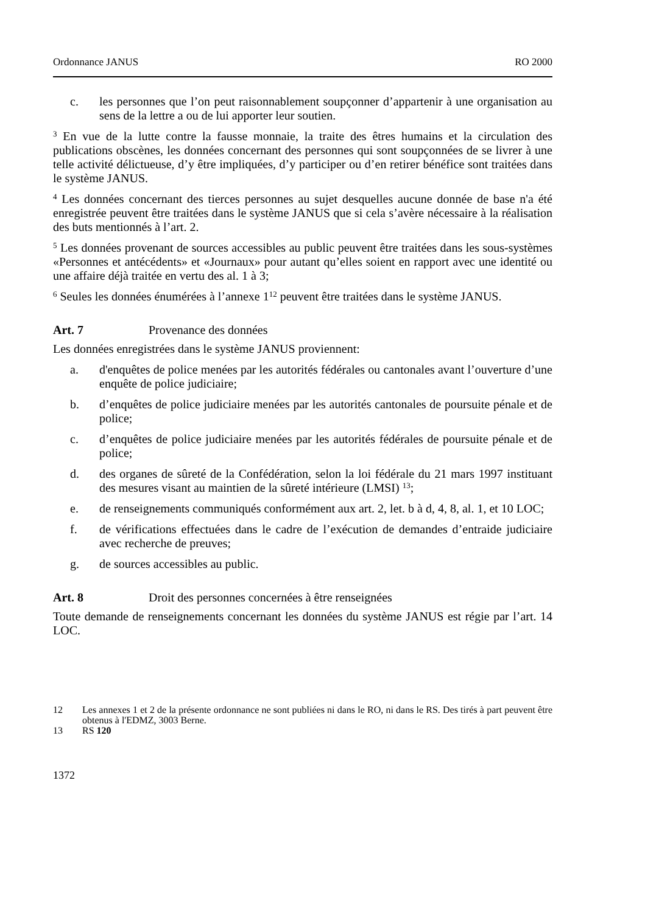Ordonnance JANUS RO 2000
c. les personnes que l’on peut raisonnablement soupçonner d’appartenir à une organisation au sens de la lettre a ou de lui apporter leur soutien.
<sup>3</sup> En vue de la lutte contre la fausse monnaie, la traite des êtres humains et la circulation des publications obscènes, les données concernant des personnes qui sont soupçonnées de se livrer à une telle activité délictueuse, d’y être impliquées, d’y participer ou d’en retirer bénéfice sont traitées dans le système JANUS.
<sup>4</sup> Les données concernant des tierces personnes au sujet desquelles aucune donnée de base n'a été enregistrée peuvent être traitées dans le système JANUS que si cela s’avère nécessaire à la réalisation des buts mentionnés à l’art. 2.
<sup>5</sup> Les données provenant de sources accessibles au public peuvent être traitées dans les sous-systèmes «Personnes et antécédents» et «Journaux» pour autant qu’elles soient en rapport avec une identité ou une affaire déjà traitée en vertu des al. 1 à 3;
<sup>6</sup> Seules les données énumérées à l’annexe 1<sup>12</sup> peuvent être traitées dans le système JANUS.
Art. 7 Provenance des données
Les données enregistrées dans le système JANUS proviennent:
a. d'enquêtes de police menées par les autorités fédérales ou cantonales avant l’ouverture d’une enquête de police judiciaire;
b. d’enquêtes de police judiciaire menées par les autorités cantonales de poursuite pénale et de police;
c. d’enquêtes de police judiciaire menées par les autorités fédérales de poursuite pénale et de police;
d. des organes de sûreté de la Confédération, selon la loi fédérale du 21 mars 1997 instituant des mesures visant au maintien de la sûreté intérieure (LMSI) <sup>13</sup>;
e. de renseignements communiqués conformément aux art. 2, let. b à d, 4, 8, al. 1, et 10 LOC;
f. de vérifications effectuées dans le cadre de l’exécution de demandes d’entraide judiciaire avec recherche de preuves;
g. de sources accessibles au public.
Art. 8 Droit des personnes concernées à être renseignées
Toute demande de renseignements concernant les données du système JANUS est régie par l’art. 14 LOC.
12 Les annexes 1 et 2 de la présente ordonnance ne sont publiées ni dans le RO, ni dans le RS. Des tirés à part peuvent être obtenus à l'EDMZ, 3003 Berne.
13 RS 120
1372